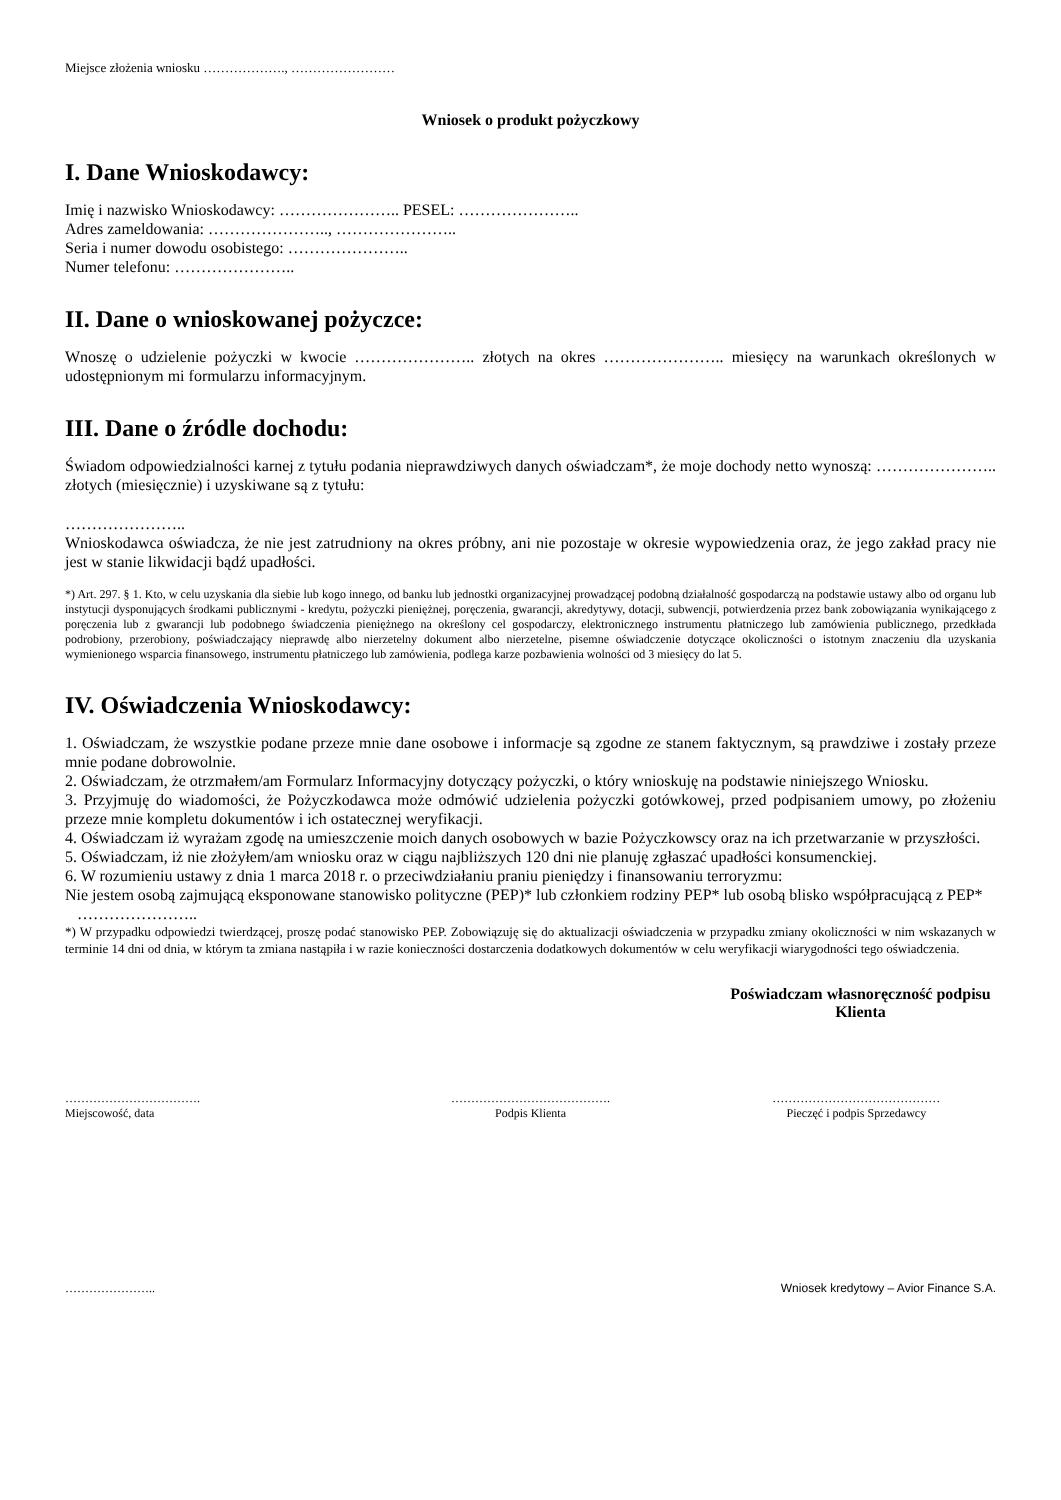Miejsce złożenia wniosku ………………., ……………………
Wniosek o produkt pożyczkowy
I. Dane Wnioskodawcy:
Imię i nazwisko Wnioskodawcy: ………………….. PESEL: …………………..
Adres zameldowania: ………………….., …………………..
Seria i numer dowodu osobistego: …………………..
Numer telefonu: …………………..
II. Dane o wnioskowanej pożyczce:
Wnoszę o udzielenie pożyczki w kwocie ………………….. złotych na okres ………………….. miesięcy na warunkach określonych w udostępnionym mi formularzu informacyjnym.
III. Dane o źródle dochodu:
Świadom odpowiedzialności karnej z tytułu podania nieprawdziwych danych oświadczam*, że moje dochody netto wynoszą: ………………….. złotych (miesięcznie) i uzyskiwane są z tytułu:
…………………..
Wnioskodawca oświadcza, że nie jest zatrudniony na okres próbny, ani nie pozostaje w okresie wypowiedzenia oraz, że jego zakład pracy nie jest w stanie likwidacji bądź upadłości.
*) Art. 297. § 1. Kto, w celu uzyskania dla siebie lub kogo innego, od banku lub jednostki organizacyjnej prowadzącej podobną działalność gospodarczą na podstawie ustawy albo od organu lub instytucji dysponujących środkami publicznymi - kredytu, pożyczki pieniężnej, poręczenia, gwarancji, akredytywy, dotacji, subwencji, potwierdzenia przez bank zobowiązania wynikającego z poręczenia lub z gwarancji lub podobnego świadczenia pieniężnego na określony cel gospodarczy, elektronicznego instrumentu płatniczego lub zamówienia publicznego, przedkłada podrobiony, przerobiony, poświadczający nieprawdę albo nierzetelny dokument albo nierzetelne, pisemne oświadczenie dotyczące okoliczności o istotnym znaczeniu dla uzyskania wymienionego wsparcia finansowego, instrumentu płatniczego lub zamówienia, podlega karze pozbawienia wolności od 3 miesięcy do lat 5.
IV. Oświadczenia Wnioskodawcy:
1. Oświadczam, że wszystkie podane przeze mnie dane osobowe i informacje są zgodne ze stanem faktycznym, są prawdziwe i zostały przeze mnie podane dobrowolnie.
2. Oświadczam, że otrzmałem/am Formularz Informacyjny dotyczący pożyczki, o który wnioskuję na podstawie niniejszego Wniosku.
3. Przyjmuję do wiadomości, że Pożyczkodawca może odmówić udzielenia pożyczki gotówkowej, przed podpisaniem umowy, po złożeniu przeze mnie kompletu dokumentów i ich ostatecznej weryfikacji.
4. Oświadczam iż wyrażam zgodę na umieszczenie moich danych osobowych w bazie Pożyczkowscy oraz na ich przetwarzanie w przyszłości.
5. Oświadczam, iż nie złożyłem/am wniosku oraz w ciągu najbliższych 120 dni nie planuję zgłaszać upadłości konsumenckiej.
6. W rozumieniu ustawy z dnia 1 marca 2018 r. o przeciwdziałaniu praniu pieniędzy i finansowaniu terroryzmu:
Nie jestem osobą zajmującą eksponowane stanowisko polityczne (PEP)* lub członkiem rodziny PEP* lub osobą blisko współpracującą z PEP*
…………………..
*) W przypadku odpowiedzi twierdzącej, proszę podać stanowisko PEP. Zobowiązuję się do aktualizacji oświadczenia w przypadku zmiany okoliczności w nim wskazanych w terminie 14 dni od dnia, w którym ta zmiana nastąpiła i w razie konieczności dostarczenia dodatkowych dokumentów w celu weryfikacji wiarygodności tego oświadczenia.
Poświadczam własnoręczność podpisu Klienta
…………………………….
Miejscowość, data
………………………………….
Podpis Klienta
……………………………………
Pieczęć i podpis Sprzedawcy
………………….. Wniosek kredytowy – Avior Finance S.A.